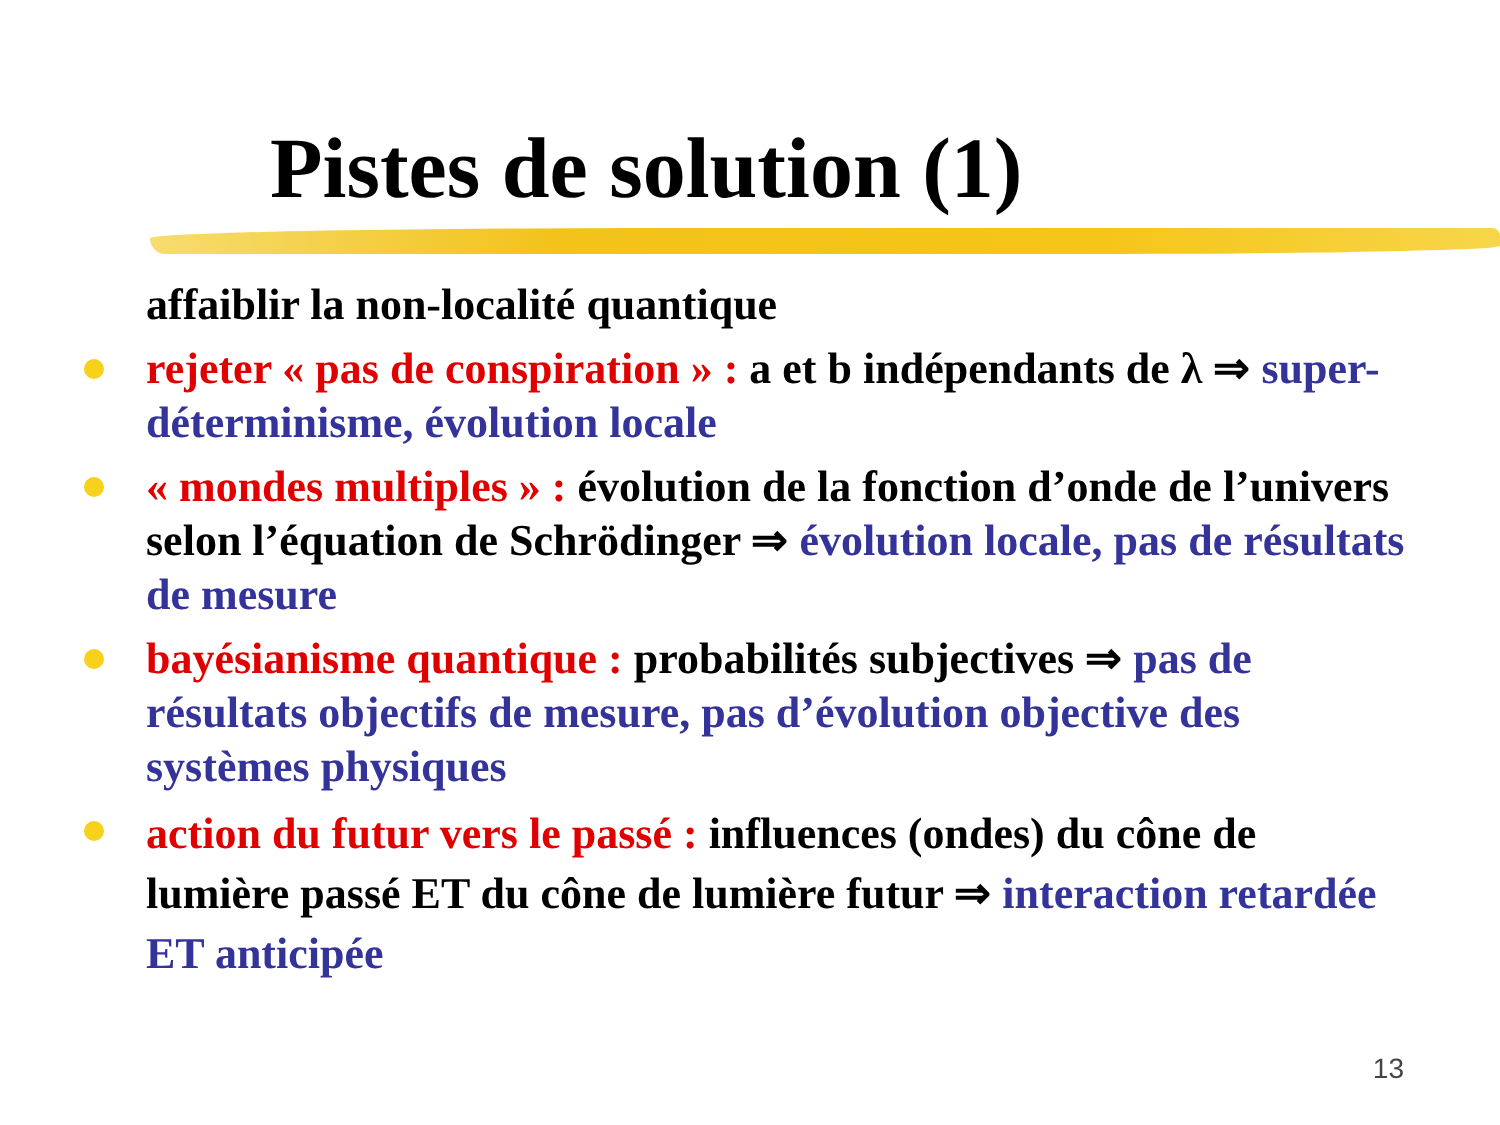Pistes de solution (1)
affaiblir la non-localité quantique
rejeter « pas de conspiration » : a et b indépendants de λ ⇒ super-déterminisme, évolution locale
« mondes multiples » : évolution de la fonction d’onde de l’univers selon l’équation de Schrödinger ⇒ évolution locale, pas de résultats de mesure
bayésianisme quantique : probabilités subjectives ⇒ pas de résultats objectifs de mesure, pas d’évolution objective des systèmes physiques
action du futur vers le passé : influences (ondes) du cône de lumière passé ET du cône de lumière futur ⇒ interaction retardée ET anticipée
13